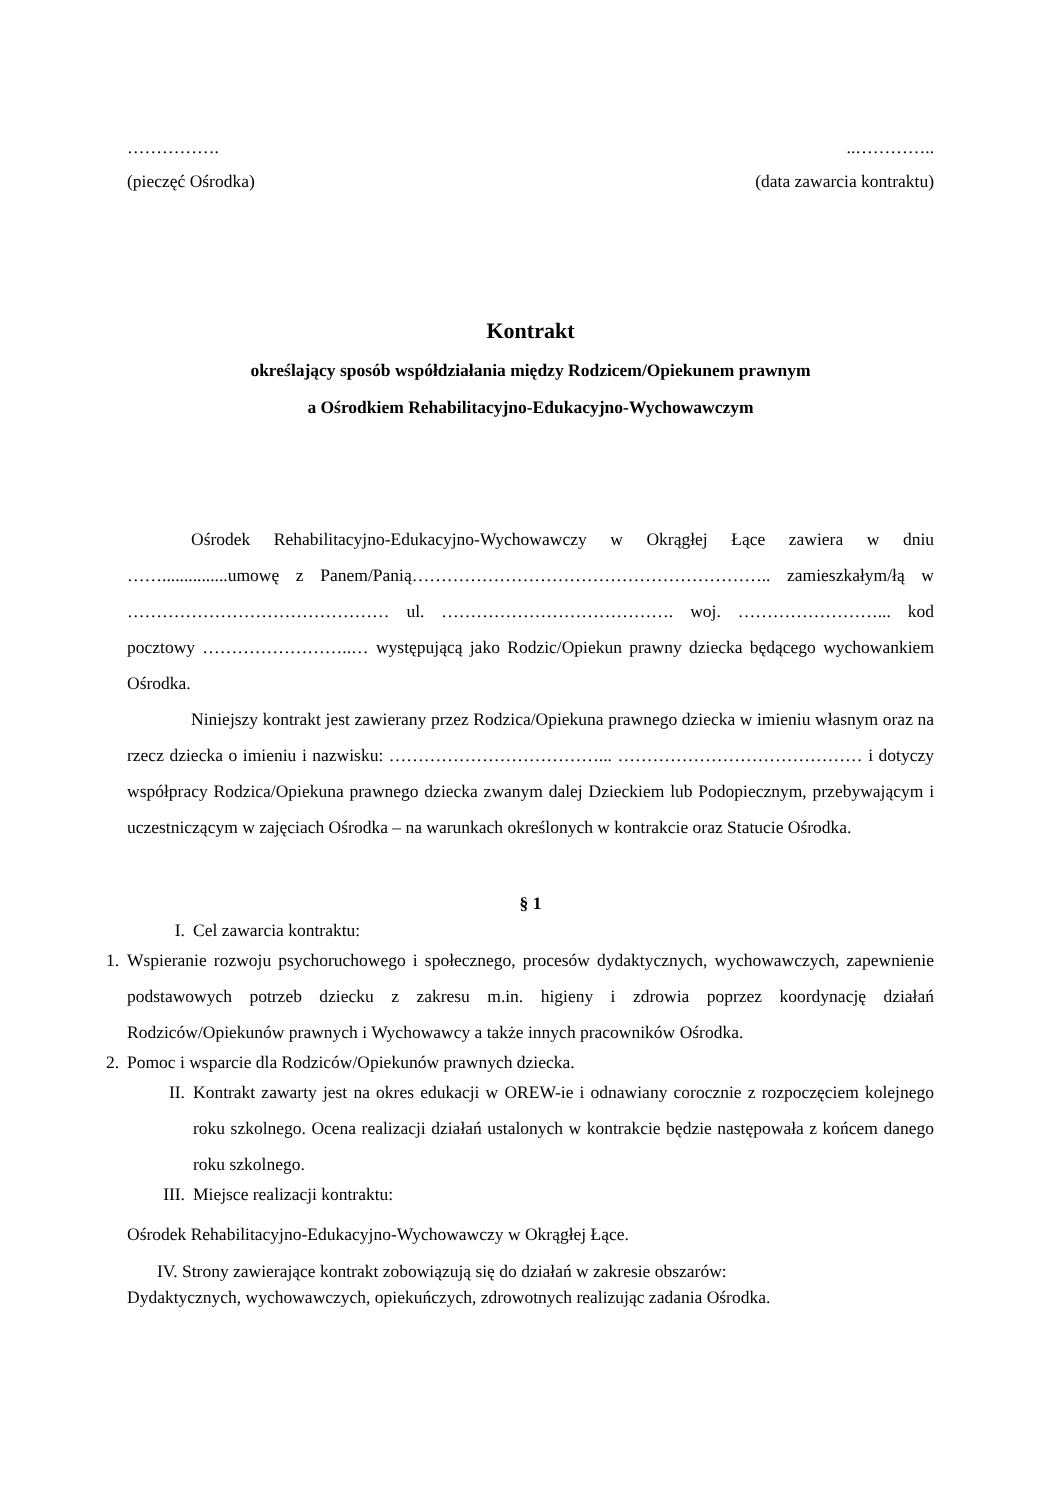……………...…………..
(pieczęć Ośrodka) (data zawarcia kontraktu)
Kontrakt
określający sposób współdziałania między Rodzicem/Opiekunem prawnym
a Ośrodkiem Rehabilitacyjno-Edukacyjno-Wychowawczym
Ośrodek Rehabilitacyjno-Edukacyjno-Wychowawczy w Okrągłej Łące zawiera w dniu ……...............umowę z Panem/Panią…………………………………………………….. zamieszkałym/łą w ……………………………………… ul. …………………………………. woj. ……………………... kod pocztowy ……………………..… występującą jako Rodzic/Opiekun prawny dziecka będącego wychowankiem Ośrodka.
Niniejszy kontrakt jest zawierany przez Rodzica/Opiekuna prawnego dziecka w imieniu własnym oraz na rzecz dziecka o imieniu i nazwisku: ………………………………... …………………………………… i dotyczy współpracy Rodzica/Opiekuna prawnego dziecka zwanym dalej Dzieckiem lub Podopiecznym, przebywającym i uczestniczącym w zajęciach Ośrodka – na warunkach określonych w kontrakcie oraz Statucie Ośrodka.
§ 1
I. Cel zawarcia kontraktu:
1. Wspieranie rozwoju psychoruchowego i społecznego, procesów dydaktycznych, wychowawczych, zapewnienie podstawowych potrzeb dziecku z zakresu m.in. higieny i zdrowia poprzez koordynację działań Rodziców/Opiekunów prawnych i Wychowawcy a także innych pracowników Ośrodka.
2. Pomoc i wsparcie dla Rodziców/Opiekunów prawnych dziecka.
II. Kontrakt zawarty jest na okres edukacji w OREW-ie i odnawiany corocznie z rozpoczęciem kolejnego roku szkolnego. Ocena realizacji działań ustalonych w kontrakcie będzie następowała z końcem danego roku szkolnego.
III. Miejsce realizacji kontraktu:
Ośrodek Rehabilitacyjno-Edukacyjno-Wychowawczy w Okrągłej Łące.
IV. Strony zawierające kontrakt zobowiązują się do działań w zakresie obszarów:
Dydaktycznych, wychowawczych, opiekuńczych, zdrowotnych realizując zadania Ośrodka.